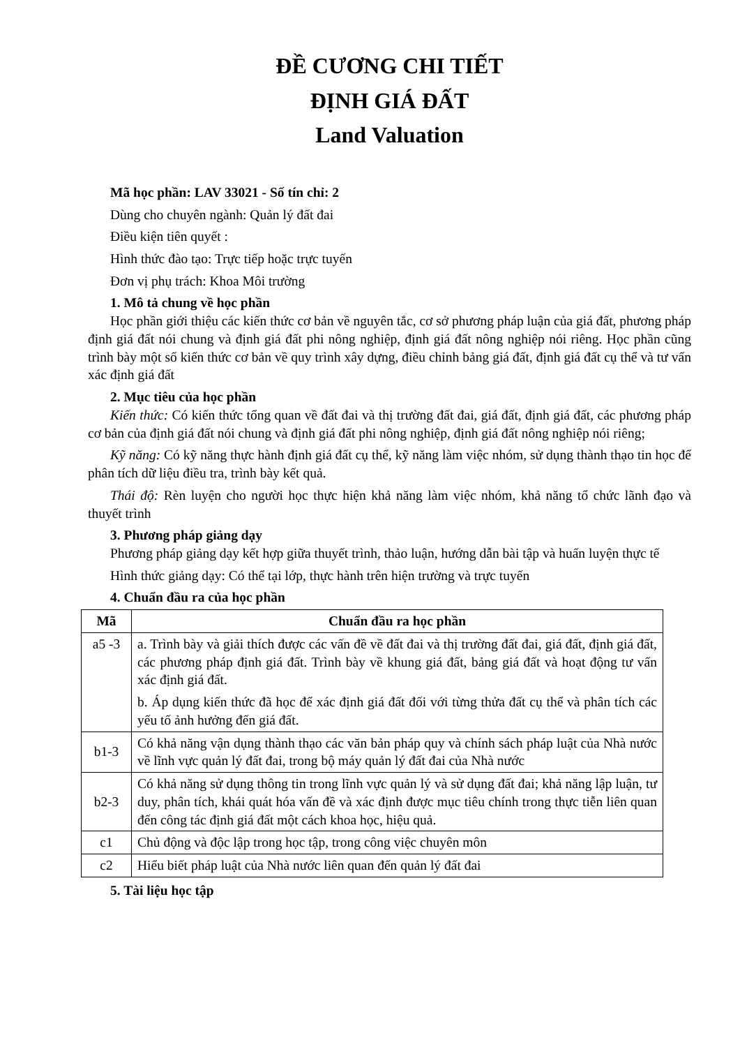ĐỀ CƯƠNG CHI TIẾT
ĐỊNH GIÁ ĐẤT
Land Valuation
Mã học phần: LAV 33021 - Số tín chỉ: 2
Dùng cho chuyên ngành: Quản lý đất đai
Điều kiện tiên quyết :
Hình thức đào tạo: Trực tiếp hoặc trực tuyến
Đơn vị phụ trách: Khoa Môi trường
1. Mô tả chung về học phần
Học phần giới thiệu các kiến thức cơ bản về nguyên tắc, cơ sở phương pháp luận của giá đất, phương pháp định giá đất nói chung và định giá đất phi nông nghiệp, định giá đất nông nghiệp nói riêng. Học phần cũng trình bày một số kiến thức cơ bản về quy trình xây dựng, điều chỉnh bảng giá đất, định giá đất cụ thể và tư vấn xác định giá đất
2. Mục tiêu của học phần
Kiến thức: Có kiến thức tổng quan về đất đai và thị trường đất đai, giá đất, định giá đất, các phương pháp cơ bản của định giá đất nói chung và định giá đất phi nông nghiệp, định giá đất nông nghiệp nói riêng;
Kỹ năng: Có kỹ năng thực hành định giá đất cụ thể, kỹ năng làm việc nhóm, sử dụng thành thạo tin học để phân tích dữ liệu điều tra, trình bày kết quả.
Thái độ: Rèn luyện cho người học thực hiện khả năng làm việc nhóm, khả năng tổ chức lãnh đạo và thuyết trình
3. Phương pháp giảng dạy
Phương pháp giảng dạy kết hợp giữa thuyết trình, thảo luận, hướng dẫn bài tập và huấn luyện thực tế
Hình thức giảng dạy: Có thể tại lớp, thực hành trên hiện trường và trực tuyến
4. Chuẩn đầu ra của học phần
| Mã | Chuẩn đầu ra học phần |
| --- | --- |
| a5 -3 | a. Trình bày và giải thích được các vấn đề về đất đai và thị trường đất đai, giá đất, định giá đất, các phương pháp định giá đất. Trình bày về khung giá đất, bảng giá đất và hoạt động tư vấn xác định giá đất. b. Áp dụng kiến thức đã học để xác định giá đất đối với từng thửa đất cụ thể và phân tích các yếu tố ảnh hưởng đến giá đất. |
| b1-3 | Có khả năng vận dụng thành thạo các văn bản pháp quy và chính sách pháp luật của Nhà nước về lĩnh vực quản lý đất đai, trong bộ máy quản lý đất đai của Nhà nước |
| b2-3 | Có khả năng sử dụng thông tin trong lĩnh vực quản lý và sử dụng đất đai; khả năng lập luận, tư duy, phân tích, khái quát hóa vấn đề và xác định được mục tiêu chính trong thực tiễn liên quan đến công tác định giá đất một cách khoa học, hiệu quả. |
| c1 | Chủ động và độc lập trong học tập, trong công việc chuyên môn |
| c2 | Hiểu biết pháp luật của Nhà nước liên quan đến quản lý đất đai |
5. Tài liệu học tập